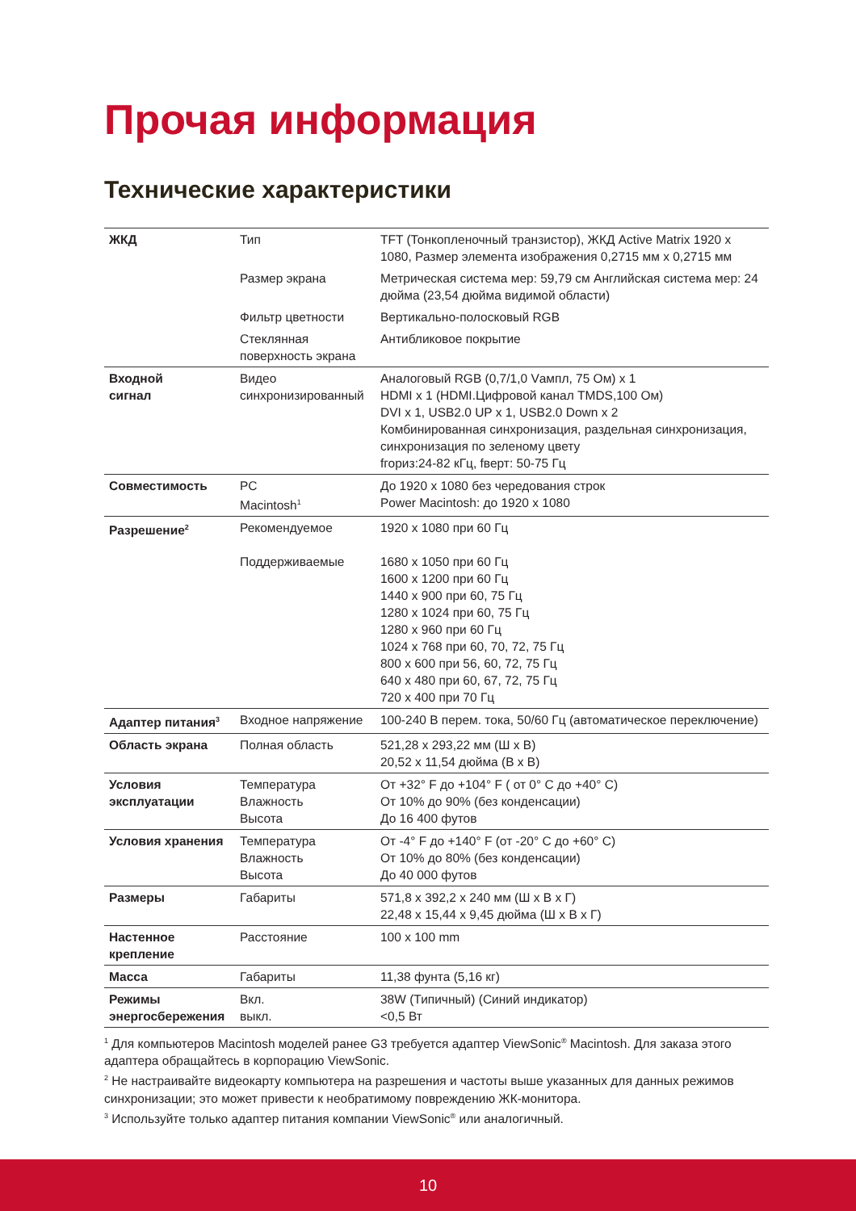Прочая информация
Технические характеристики
| ЖКД | Тип | TFT (Тонкопленочный транзистор), ЖКД Active Matrix 1920 x 1080, Размер элемента изображения 0,2715 мм x 0,2715 мм |
| | Размер экрана | Метрическая система мер: 59,79 см Английская система мер: 24 дюйма (23,54 дюйма видимой области) |
| | Фильтр цветности | Вертикально-полосковый RGB |
| | Стеклянная поверхность экрана | Антибликовое покрытие |
| Входной сигнал | Видео синхронизированный | Аналоговый RGB (0,7/1,0 Vампл, 75 Ом) x 1 HDMI x 1 (HDMI.Цифровой канал TMDS,100 Ом) DVI x 1, USB2.0 UP x 1, USB2.0 Down x 2 Комбинированная синхронизация, раздельная синхронизация, синхронизация по зеленому цвету fгориз:24-82 кГц, fверт: 50-75 Гц |
| Совместимость | PC Macintosh<sup>1</sup> | До 1920 x 1080 без чередования строк Power Macintosh: до 1920 x 1080 |
| Разрешение<sup>2</sup> | Рекомендуемое Поддерживаемые | 1920 x 1080 при 60 Гц 1680 x 1050 при 60 Гц 1600 x 1200 при 60 Гц 1440 x 900 при 60, 75 Гц 1280 x 1024 при 60, 75 Гц 1280 x 960 при 60 Гц 1024 x 768 при 60, 70, 72, 75 Гц 800 x 600 при 56, 60, 72, 75 Гц 640 x 480 при 60, 67, 72, 75 Гц 720 x 400 при 70 Гц |
| Адаптер питания<sup>3</sup> | Входное напряжение | 100-240 В перем. тока, 50/60 Гц (автоматическое переключение) |
| Область экрана | Полная область | 521,28 x 293,22 мм (Ш x В) 20,52 x 11,54 дюйма (В x В) |
| Условия эксплуатации | Температура Влажность Высота | От +32° F до +104° F ( от 0° C до +40° C) От 10% до 90% (без конденсации) До 16 400 футов |
| Условия хранения | Температура Влажность Высота | От -4° F до +140° F (от -20° C до +60° C) От 10% до 80% (без конденсации) До 40 000 футов |
| Размеры | Габариты | 571,8 x 392,2 x 240 мм (Ш x В x Г) 22,48 x 15,44 x 9,45 дюйма (Ш x В x Г) |
| Настенное крепление | Расстояние | 100 x 100 mm |
| Масса | Габариты | 11,38 фунта (5,16 кг) |
| Режимы энергосбережения | Вкл. выкл. | 38W (Типичный) (Синий индикатор) <0,5 Вт |
<sup>1</sup> Для компьютеров Macintosh моделей ранее G3 требуется адаптер ViewSonic<sup>®</sup> Macintosh. Для заказа этого адаптера обращайтесь в корпорацию ViewSonic.
<sup>2</sup> Не настраивайте видеокарту компьютера на разрешения и частоты выше указанных для данных режимов синхронизации; это может привести к необратимому повреждению ЖК-монитора.
<sup>3</sup> Используйте только адаптер питания компании ViewSonic<sup>®</sup> или аналогичный.
10